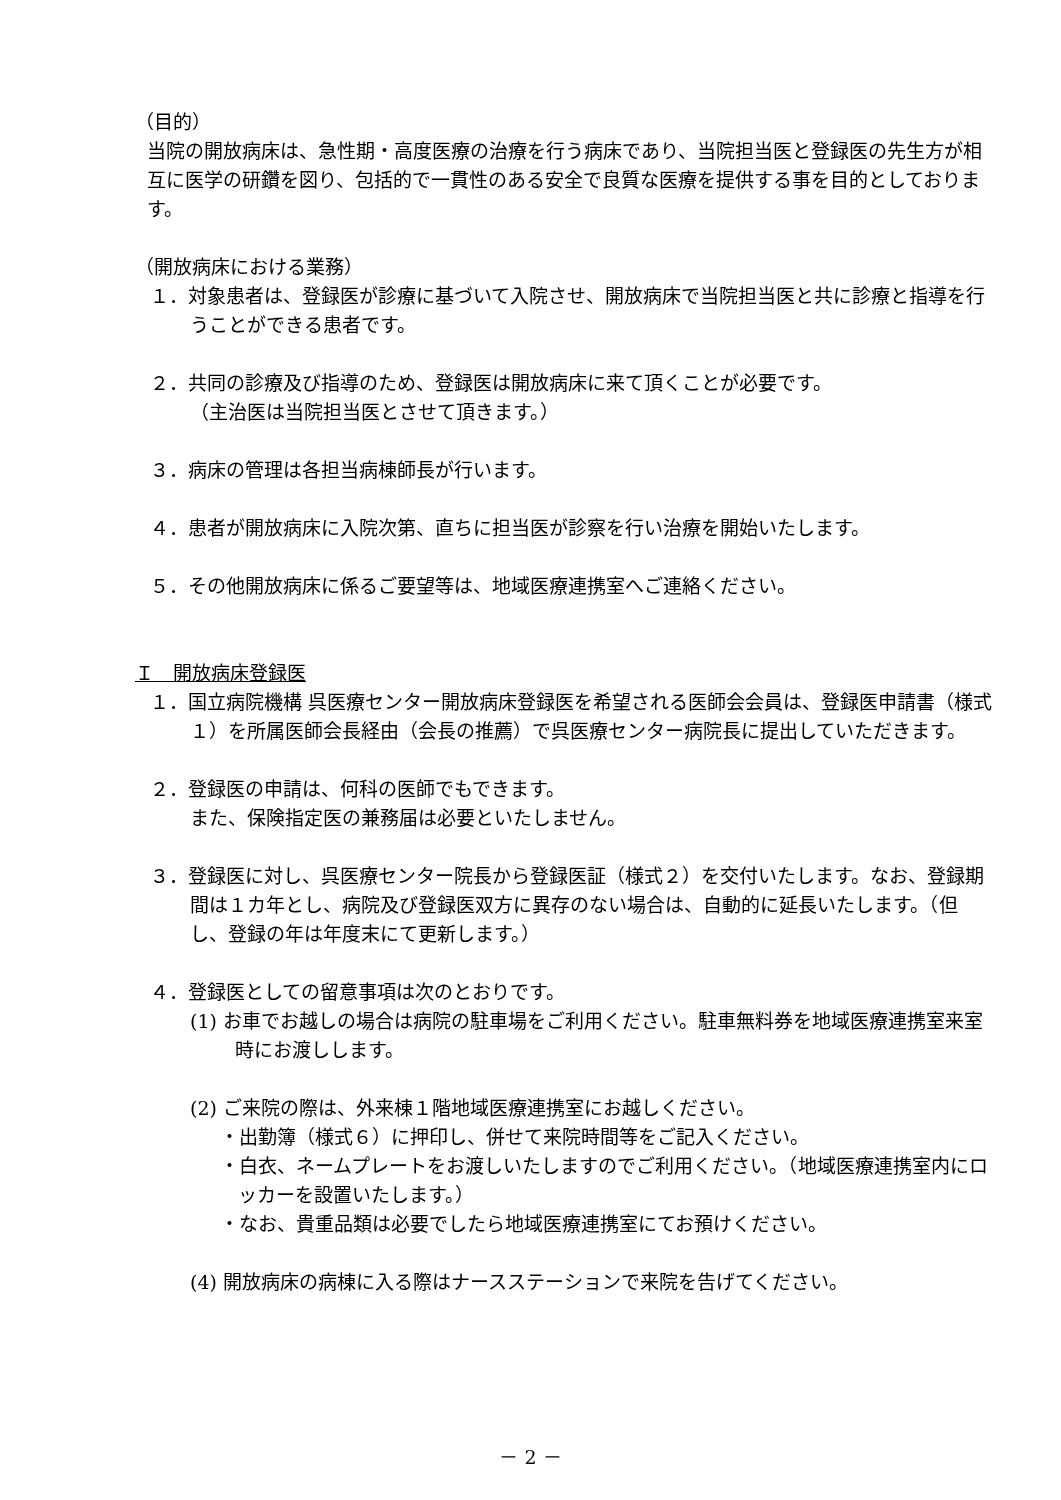（目的）
当院の開放病床は、急性期・高度医療の治療を行う病床であり、当院担当医と登録医の先生方が相互に医学の研鑽を図り、包括的で一貫性のある安全で良質な医療を提供する事を目的としております。
（開放病床における業務）
１．対象患者は、登録医が診療に基づいて入院させ、開放病床で当院担当医と共に診療と指導を行うことができる患者です。
２．共同の診療及び指導のため、登録医は開放病床に来て頂くことが必要です。
（主治医は当院担当医とさせて頂きます。）
３．病床の管理は各担当病棟師長が行います。
４．患者が開放病床に入院次第、直ちに担当医が診察を行い治療を開始いたします。
５．その他開放病床に係るご要望等は、地域医療連携室へご連絡ください。
Ｉ　開放病床登録医
１．国立病院機構 呉医療センター開放病床登録医を希望される医師会会員は、登録医申請書（様式１）を所属医師会長経由（会長の推薦）で呉医療センター病院長に提出していただきます。
２．登録医の申請は、何科の医師でもできます。
また、保険指定医の兼務届は必要といたしません。
３．登録医に対し、呉医療センター院長から登録医証（様式２）を交付いたします。なお、登録期間は１カ年とし、病院及び登録医双方に異存のない場合は、自動的に延長いたします。（但し、登録の年は年度末にて更新します。）
４．登録医としての留意事項は次のとおりです。
(1) お車でお越しの場合は病院の駐車場をご利用ください。駐車無料券を地域医療連携室来室時にお渡しします。
(2) ご来院の際は、外来棟１階地域医療連携室にお越しください。
・出勤簿（様式６）に押印し、併せて来院時間等をご記入ください。
・白衣、ネームプレートをお渡しいたしますのでご利用ください。（地域医療連携室内にロッカーを設置いたします。）
・なお、貴重品類は必要でしたら地域医療連携室にてお預けください。
(4) 開放病床の病棟に入る際はナースステーションで来院を告げてください。
－ 2 －